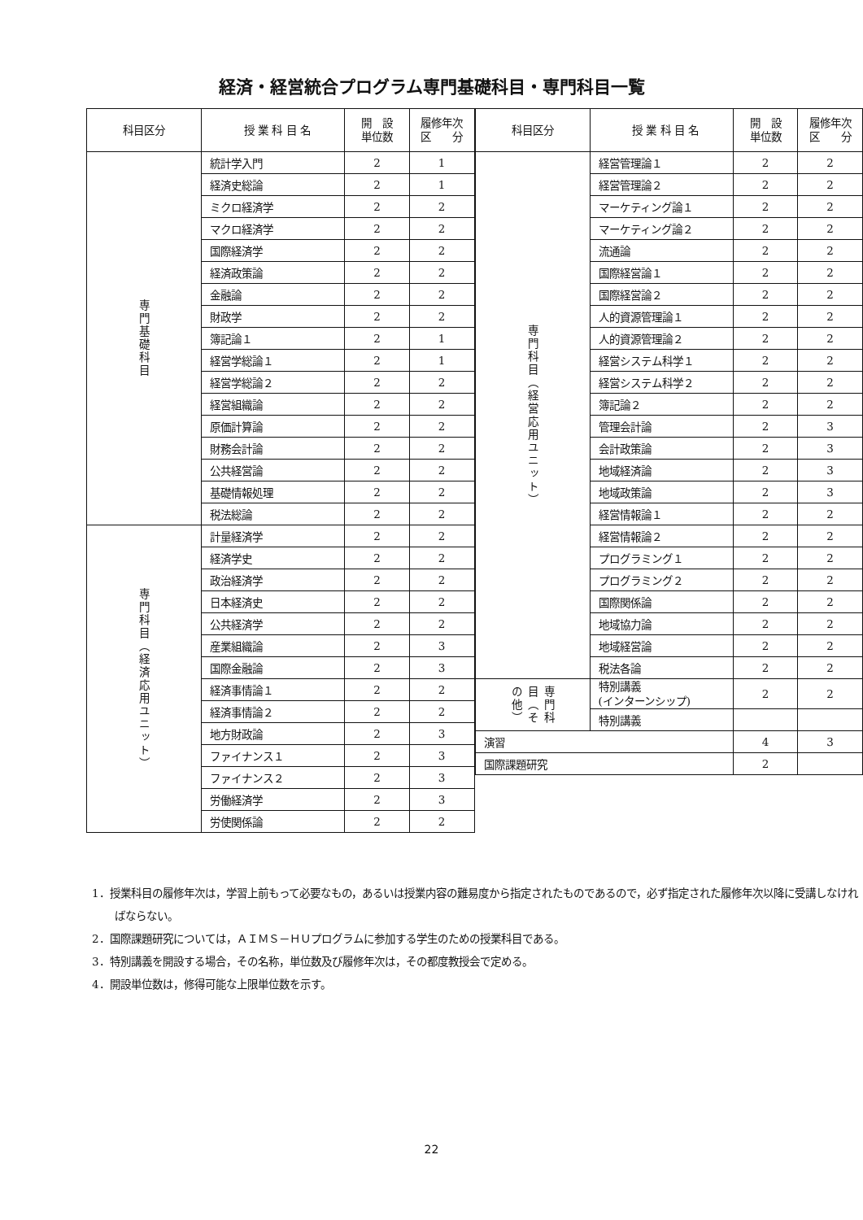経済・経営統合プログラム専門基礎科目・専門科目一覧
| 科目区分 | 授 業 科 目 名 | 開 設 単位数 | 履修年次 区 分 |
| --- | --- | --- | --- |
| 専門基礎科目 | 統計学入門 | 2 | 1 |
| | 経済史総論 | 2 | 1 |
| | ミクロ経済学 | 2 | 2 |
| | マクロ経済学 | 2 | 2 |
| | 国際経済学 | 2 | 2 |
| | 経済政策論 | 2 | 2 |
| | 金融論 | 2 | 2 |
| | 財政学 | 2 | 2 |
| | 簿記論１ | 2 | 1 |
| | 経営学総論１ | 2 | 1 |
| | 経営学総論２ | 2 | 2 |
| | 経営組織論 | 2 | 2 |
| | 原価計算論 | 2 | 2 |
| | 財務会計論 | 2 | 2 |
| | 公共経営論 | 2 | 2 |
| | 基礎情報処理 | 2 | 2 |
| | 税法総論 | 2 | 2 |
| 専門科目（経済応用ユニット） | 計量経済学 | 2 | 2 |
| | 経済学史 | 2 | 2 |
| | 政治経済学 | 2 | 2 |
| | 日本経済史 | 2 | 2 |
| | 公共経済学 | 2 | 2 |
| | 産業組織論 | 2 | 3 |
| | 国際金融論 | 2 | 3 |
| | 経済事情論１ | 2 | 2 |
| | 経済事情論２ | 2 | 2 |
| | 地方財政論 | 2 | 3 |
| | ファイナンス１ | 2 | 3 |
| | ファイナンス２ | 2 | 3 |
| | 労働経済学 | 2 | 3 |
| | 労使関係論 | 2 | 2 |
| 科目区分 | 授 業 科 目 名 | 開 設 単位数 | 履修年次 区 分 |
| --- | --- | --- | --- |
| 専門科目（経営応用ユニット） | 経営管理論１ | 2 | 2 |
| | 経営管理論２ | 2 | 2 |
| | マーケティング論１ | 2 | 2 |
| | マーケティング論２ | 2 | 2 |
| | 流通論 | 2 | 2 |
| | 国際経営論１ | 2 | 2 |
| | 国際経営論２ | 2 | 2 |
| | 人的資源管理論１ | 2 | 2 |
| | 人的資源管理論２ | 2 | 2 |
| | 経営システム科学１ | 2 | 2 |
| | 経営システム科学２ | 2 | 2 |
| | 簿記論２ | 2 | 2 |
| | 管理会計論 | 2 | 3 |
| | 会計政策論 | 2 | 3 |
| | 地域経済論 | 2 | 3 |
| | 地域政策論 | 2 | 3 |
| | 経営情報論１ | 2 | 2 |
| | 経営情報論２ | 2 | 2 |
| | プログラミング１ | 2 | 2 |
| | プログラミング２ | 2 | 2 |
| | 国際関係論 | 2 | 2 |
| | 地域協力論 | 2 | 2 |
| | 地域経営論 | 2 | 2 |
| | 税法各論 | 2 | 2 |
| 専門科目（その他） | 特別講義 (インターンシップ) | 2 | 2 |
| | 特別講義 | | |
| 演習 | | 4 | 3 |
| 国際課題研究 | | 2 | |
1．授業科目の履修年次は，学習上前もって必要なもの，あるいは授業内容の難易度から指定されたものであるので，必ず指定された履修年次以降に受講しなければならない。
2．国際課題研究については，ＡＩＭＳ－ＨＵプログラムに参加する学生のための授業科目である。
3．特別講義を開設する場合，その名称，単位数及び履修年次は，その都度教授会で定める。
4．開設単位数は，修得可能な上限単位数を示す。
22